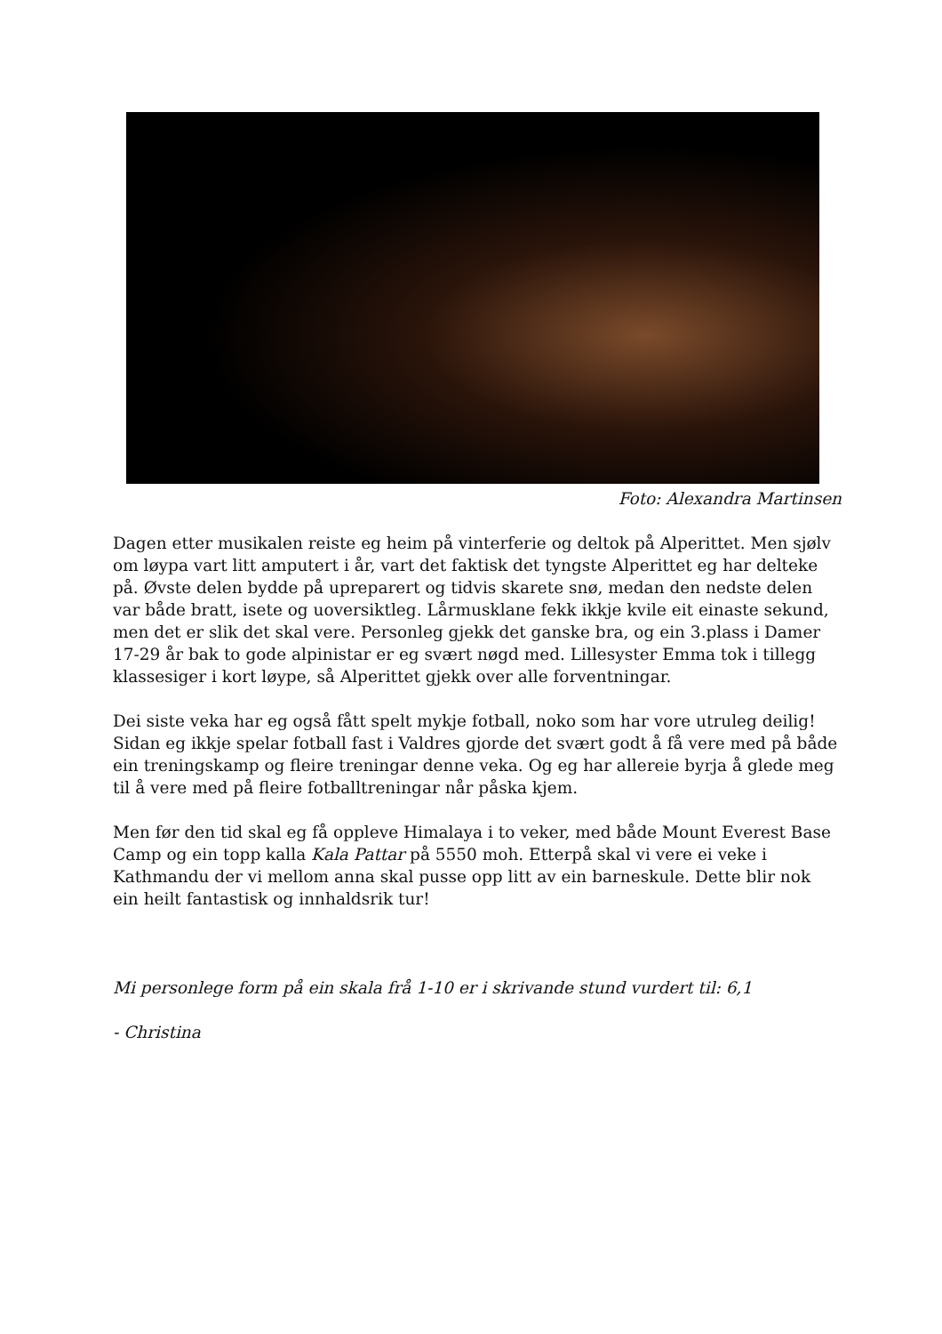Foto: Alexandra Martinsen
Dagen etter musikalen reiste eg heim på vinterferie og deltok på Alperittet. Men sjølv om løypa vart litt amputert i år, vart det faktisk det tyngste Alperittet eg har delteke på. Øvste delen bydde på upreparert og tidvis skarete snø, medan den nedste delen var både bratt, isete og uoversiktleg. Lårmusklane fekk ikkje kvile eit einaste sekund, men det er slik det skal vere. Personleg gjekk det ganske bra, og ein 3.plass i Damer 17-29 år bak to gode alpinistar er eg svært nøgd med. Lillesyster Emma tok i tillegg klassesiger i kort løype, så Alperittet gjekk over alle forventningar.
Dei siste veka har eg også fått spelt mykje fotball, noko som har vore utruleg deilig! Sidan eg ikkje spelar fotball fast i Valdres gjorde det svært godt å få vere med på både ein treningskamp og fleire treningar denne veka. Og eg har allereie byrja å glede meg til å vere med på fleire fotballtreningar når påska kjem.
Men før den tid skal eg få oppleve Himalaya i to veker, med både Mount Everest Base Camp og ein topp kalla Kala Pattar på 5550 moh. Etterpå skal vi vere ei veke i Kathmandu der vi mellom anna skal pusse opp litt av ein barneskule. Dette blir nok ein heilt fantastisk og innhaldsrik tur!
Mi personlege form på ein skala frå 1-10 er i skrivande stund vurdert til: 6,1
- Christina